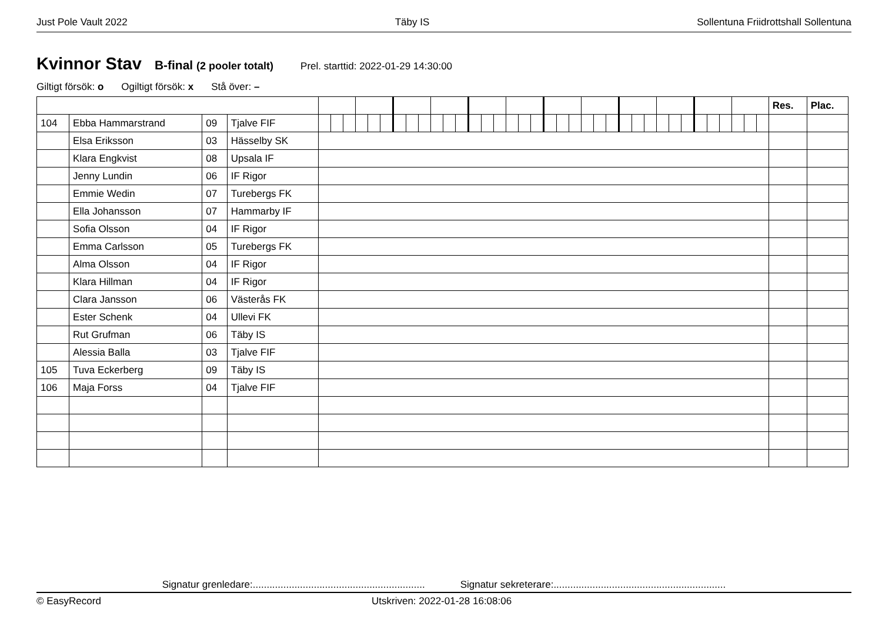Just Pole Vault 2022 Täby IS Sollentuna Friidrottshall Sollentuna
Kvinnor Stav
B-final (2 pooler totalt) Prel. starttid: 2022-01-29 14:30:00
Giltigt försök: o Ogiltigt försök: x Stå över: –
| | | | | | | | | | | | | | | | | | | | | | | | | | | | | | | | | | | | | | | | | Res. | Plac. |
| 104 | Ebba Hammarstrand | 09 | Tjalve FIF | | | | | | | | | | | | | | | | | | | | | | | | | | | | | | | | | | | | | | |
| | Elsa Eriksson | 03 | Hässelby SK | | | | | | | | | | | | | | | | | | | | | | | | | | | | | | | | | | | | | | |
| | Klara Engkvist | 08 | Upsala IF | | | | | | | | | | | | | | | | | | | | | | | | | | | | | | | | | | | | | | |
| | Jenny Lundin | 06 | IF Rigor | | | | | | | | | | | | | | | | | | | | | | | | | | | | | | | | | | | | | | |
| | Emmie Wedin | 07 | Turebergs FK | | | | | | | | | | | | | | | | | | | | | | | | | | | | | | | | | | | | | | |
| | Ella Johansson | 07 | Hammarby IF | | | | | | | | | | | | | | | | | | | | | | | | | | | | | | | | | | | | | | |
| | Sofia Olsson | 04 | IF Rigor | | | | | | | | | | | | | | | | | | | | | | | | | | | | | | | | | | | | | | |
| | Emma Carlsson | 05 | Turebergs FK | | | | | | | | | | | | | | | | | | | | | | | | | | | | | | | | | | | | | | |
| | Alma Olsson | 04 | IF Rigor | | | | | | | | | | | | | | | | | | | | | | | | | | | | | | | | | | | | | | |
| | Klara Hillman | 04 | IF Rigor | | | | | | | | | | | | | | | | | | | | | | | | | | | | | | | | | | | | | | |
| | Clara Jansson | 06 | Västerås FK | | | | | | | | | | | | | | | | | | | | | | | | | | | | | | | | | | | | | | |
| | Ester Schenk | 04 | Ullevi FK | | | | | | | | | | | | | | | | | | | | | | | | | | | | | | | | | | | | | | |
| | Rut Grufman | 06 | Täby IS | | | | | | | | | | | | | | | | | | | | | | | | | | | | | | | | | | | | | | |
| | Alessia Balla | 03 | Tjalve FIF | | | | | | | | | | | | | | | | | | | | | | | | | | | | | | | | | | | | | | |
| 105 | Tuva Eckerberg | 09 | Täby IS | | | | | | | | | | | | | | | | | | | | | | | | | | | | | | | | | | | | | | |
| 106 | Maja Forss | 04 | Tjalve FIF | | | | | | | | | | | | | | | | | | | | | | | | | | | | | | | | | | | | | | |
Signatur grenledare:.............................................................. Signatur sekreterare:..............................................................
© EasyRecord Utskriven: 2022-01-28 16:08:06